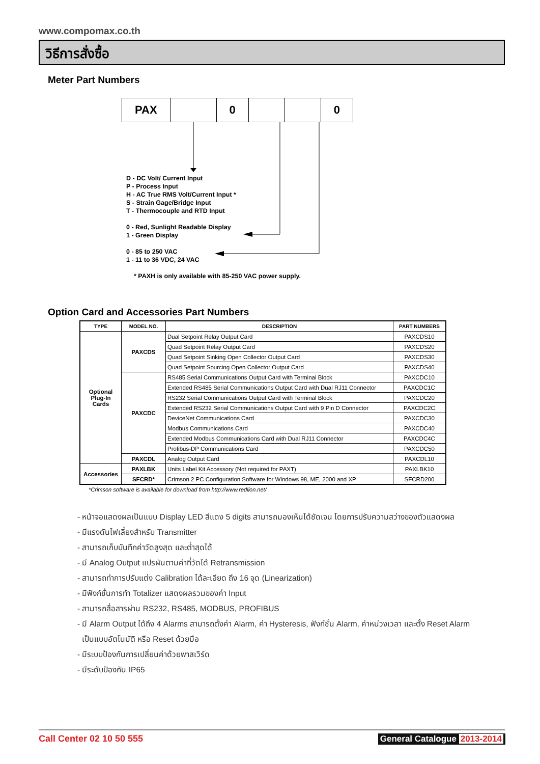www.compomax.co.th
วิธีการสั่งซื้อ
Meter Part Numbers
| PAX | | 0 | | | 0 |
D - DC Volt/ Current Input
P - Process Input
H - AC True RMS Volt/Current Input *
S - Strain Gage/Bridge Input
T - Thermocouple and RTD Input
0 - Red, Sunlight Readable Display
1 - Green Display
0 - 85 to 250 VAC
1 - 11 to 36 VDC, 24 VAC
* PAXH is only available with 85-250 VAC power supply.
Option Card and Accessories Part Numbers
| TYPE | MODEL NO. | DESCRIPTION | PART NUMBERS |
| --- | --- | --- | --- |
| Optional Plug-In Cards | PAXCDS | Dual Setpoint Relay Output Card | PAXCDS10 |
| | | Quad Setpoint Relay Output Card | PAXCDS20 |
| | | Quad Setpoint Sinking Open Collector Output Card | PAXCDS30 |
| | | Quad Setpoint Sourcing Open Collector Output Card | PAXCDS40 |
| | PAXCDC | RS485 Serial Communications Output Card with Terminal Block | PAXCDC10 |
| | | Extended RS485 Serial Communications Output Card with Dual RJ11 Connector | PAXCDC1C |
| | | RS232 Serial Communications Output Card with Terminal Block | PAXCDC20 |
| | | Extended RS232 Serial Communications Output Card with 9 Pin D Connector | PAXCDC2C |
| | | DeviceNet Communications Card | PAXCDC30 |
| | | Modbus Communications Card | PAXCDC40 |
| | | Extended Modbus Communications Card with Dual RJ11 Connector | PAXCDC4C |
| | | Profibus-DP Communications Card | PAXCDC50 |
| | PAXCDL | Analog Output Card | PAXCDL10 |
| Accessories | PAXLBK | Units Label Kit Accessory (Not required for PAXT) | PAXLBK10 |
| | SFCRD* | Crimson 2 PC Configuration Software for Windows 98, ME, 2000 and XP | SFCRD200 |
*Crimson software is available for download from http://www.redlion.net/
- หน้าจอแสดงผลเป็นแบบ Display LED สีแดง 5 digits สามารถมองเห็นได้ชัดเจน โดยการปรับความสว่างของตัวแสดงผล
- มีแรงดันไฟเลี้ยงสำหรับ Transmitter
- สามารถเก็บบันทึกค่าวัดสูงสุด และต่ำสุดได้
- มี Analog Output แปรผันตามค่าที่วัดได้ Retransmission
- สามารถทำการปรับแต่ง Calibration ได้ละเอียด ถึง 16 จุด (Linearization)
- มีฟังก์ชั่นการทำ Totalizer แสดงผลรวมของค่า Input
- สามารถสื่อสารผ่าน RS232, RS485, MODBUS, PROFIBUS
- มี Alarm Output ได้ถึง 4 Alarms สามารถตั้งค่า Alarm, ค่า Hysteresis, ฟังก์ชั่น Alarm, ค่าหน่วงเวลา และตั้ง Reset Alarm
เป็นแบบอัตโนมัติ หรือ Reset ด้วยมือ
- มีระบบป้องกันการเปลี่ยนค่าด้วยพาสเวิร์ด
- มีระดับป้องกัน IP65
Call Center 02 10 50 555 General Catalogue 2013-2014